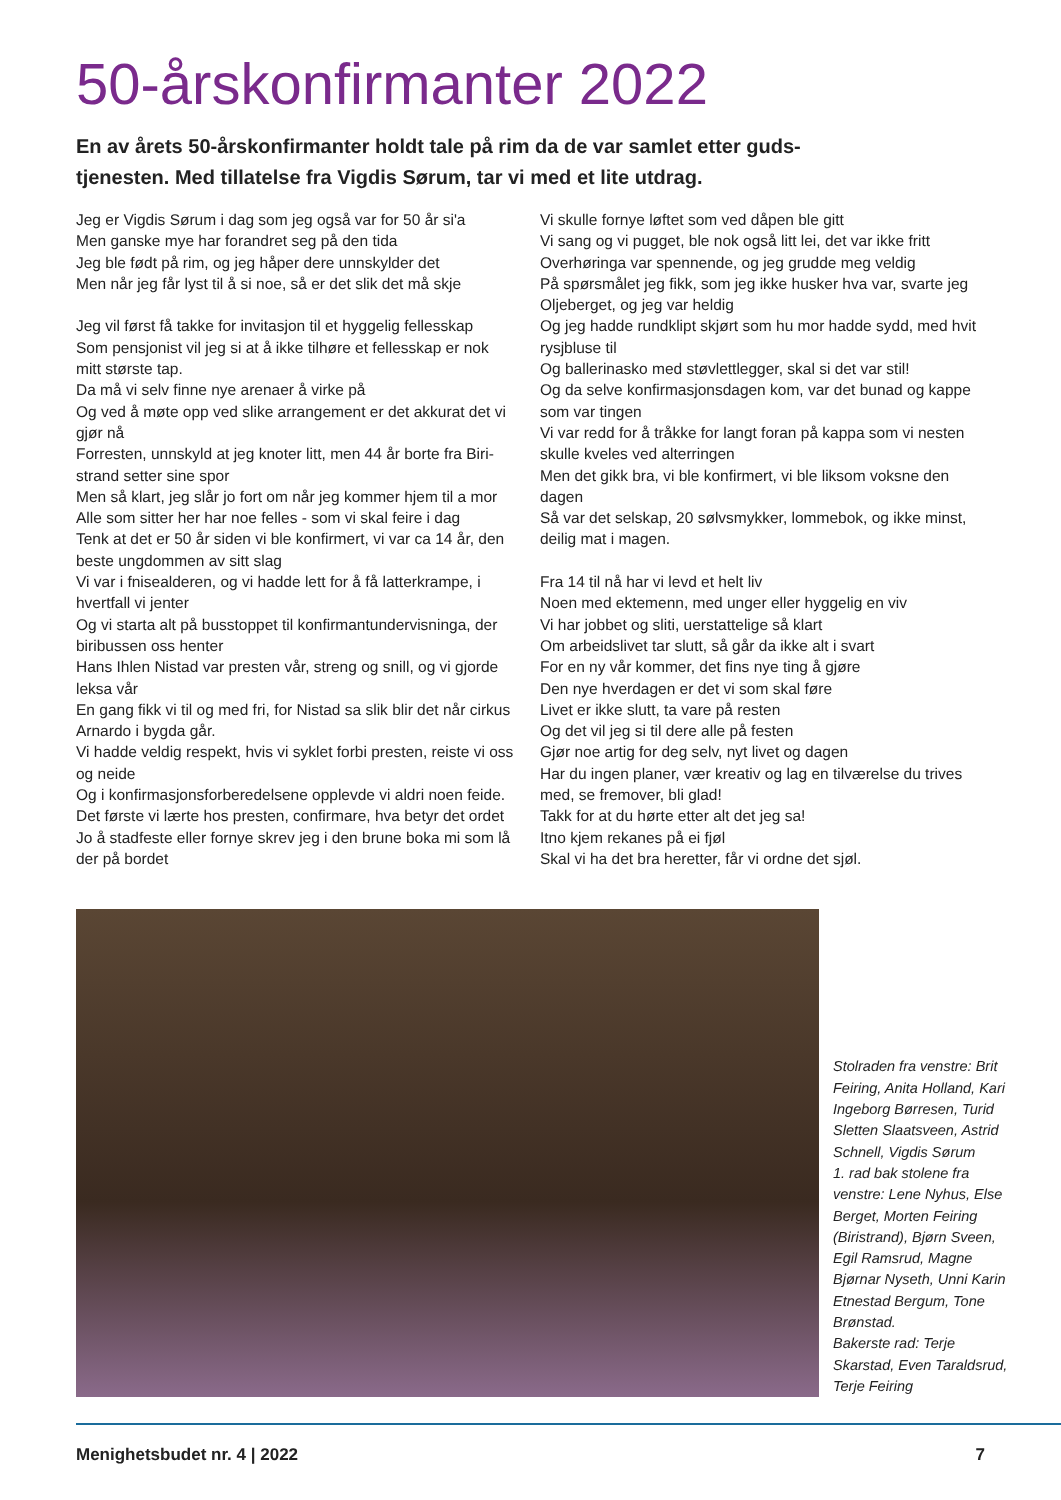50-årskonfirmanter 2022
En av årets 50-årskonfirmanter holdt tale på rim da de var samlet etter guds-tjenesten. Med tillatelse fra Vigdis Sørum, tar vi med et lite utdrag.
Jeg er Vigdis Sørum i dag som jeg også var for 50 år si'a
Men ganske mye har forandret seg på den tida
Jeg ble født på rim, og jeg håper dere unnskylder det
Men når jeg får lyst til å si noe, så er det slik det må skje
Jeg vil først få takke for invitasjon til et hyggelig fellesskap
Som pensjonist vil jeg si at å ikke tilhøre et fellesskap er nok mitt største tap.
Da må vi selv finne nye arenaer å virke på
Og ved å møte opp ved slike arrangement er det akkurat det vi gjør nå
Forresten, unnskyld at jeg knoter litt, men 44 år borte fra Biri-strand setter sine spor
Men så klart, jeg slår jo fort om når jeg kommer hjem til a mor
Alle som sitter her har noe felles - som vi skal feire i dag
Tenk at det er 50 år siden vi ble konfirmert, vi var ca 14 år, den beste ungdommen av sitt slag
Vi var i fnisealderen, og vi hadde lett for å få latterkrampe, i hvertfall vi jenter
Og vi starta alt på busstoppet til konfirmantundervisninga, der biribussen oss henter
Hans Ihlen Nistad var presten vår, streng og snill, og vi gjorde leksa vår
En gang fikk vi til og med fri, for Nistad sa slik blir det når cirkus Arnardo i bygda går.
Vi hadde veldig respekt, hvis vi syklet forbi presten, reiste vi oss og neide
Og i konfirmasjonsforberedelsene opplevde vi aldri noen feide.
Det første vi lærte hos presten, confirmare, hva betyr det ordet
Jo å stadfeste eller fornye skrev jeg i den brune boka mi som lå der på bordet
Vi skulle fornye løftet som ved dåpen ble gitt
Vi sang og vi pugget, ble nok også litt lei, det var ikke fritt
Overhøringa var spennende, og jeg grudde meg veldig
På spørsmålet jeg fikk, som jeg ikke husker hva var, svarte jeg Oljeberget, og jeg var heldig
Og jeg hadde rundklipt skjørt som hu mor hadde sydd, med hvit rysjbluse til
Og ballerinasko med støvlettlegger, skal si det var stil!
Og da selve konfirmasjonsdagen kom, var det bunad og kappe som var tingen
Vi var redd for å tråkke for langt foran på kappa som vi nesten skulle kveles ved alterringen
Men det gikk bra, vi ble konfirmert, vi ble liksom voksne den dagen
Så var det selskap, 20 sølvsmykker, lommebok, og ikke minst, deilig mat i magen.
Fra 14 til nå har vi levd et helt liv
Noen med ektemenn, med unger eller hyggelig en viv
Vi har jobbet og sliti, uerstattelige så klart
Om arbeidslivet tar slutt, så går da ikke alt i svart
For en ny vår kommer, det fins nye ting å gjøre
Den nye hverdagen er det vi som skal føre
Livet er ikke slutt, ta vare på resten
Og det vil jeg si til dere alle på festen
Gjør noe artig for deg selv, nyt livet og dagen
Har du ingen planer, vær kreativ og lag en tilværelse du trives med, se fremover, bli glad!
Takk for at du hørte etter alt det jeg sa!
Itno kjem rekanes på ei fjøl
Skal vi ha det bra heretter, får vi ordne det sjøl.
Stolraden fra venstre: Brit Feiring, Anita Holland, Kari Ingeborg Børresen, Turid Sletten Slaatsveen, Astrid Schnell, Vigdis Sørum
1. rad bak stolene fra venstre: Lene Nyhus, Else Berget, Morten Feiring (Biristrand), Bjørn Sveen, Egil Ramsrud, Magne Bjørnar Nyseth, Unni Karin Etnestad Bergum, Tone Brønstad.
Bakerste rad: Terje Skarstad, Even Taraldsrud, Terje Feiring
Menighetsbudet nr. 4 | 2022 7